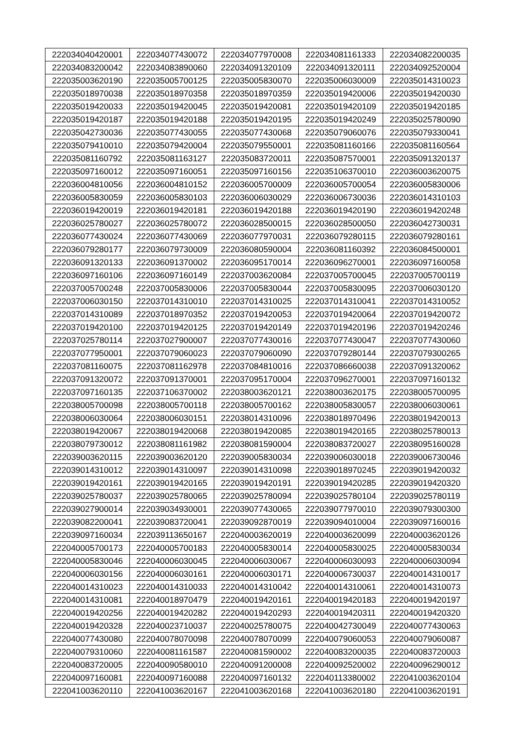| 222034040420001 | 222034077430072 | 222034077970008 | 222034081161333 | 222034082200035 |
| 222034083200042 | 222034083890060 | 222034091320109 | 222034091320111 | 222034092520004 |
| 222035003620190 | 222035005700125 | 222035005830070 | 222035006030009 | 222035014310023 |
| 222035018970038 | 222035018970358 | 222035018970359 | 222035019420006 | 222035019420030 |
| 222035019420033 | 222035019420045 | 222035019420081 | 222035019420109 | 222035019420185 |
| 222035019420187 | 222035019420188 | 222035019420195 | 222035019420249 | 222035025780090 |
| 222035042730036 | 222035077430055 | 222035077430068 | 222035079060076 | 222035079330041 |
| 222035079410010 | 222035079420004 | 222035079550001 | 222035081160166 | 222035081160564 |
| 222035081160792 | 222035081163127 | 222035083720011 | 222035087570001 | 222035091320137 |
| 222035097160012 | 222035097160051 | 222035097160156 | 222035106370010 | 222036003620075 |
| 222036004810056 | 222036004810152 | 222036005700009 | 222036005700054 | 222036005830006 |
| 222036005830059 | 222036005830103 | 222036006030029 | 222036006730036 | 222036014310103 |
| 222036019420019 | 222036019420181 | 222036019420188 | 222036019420190 | 222036019420248 |
| 222036025780027 | 222036025780072 | 222036028500015 | 222036028500050 | 222036042730031 |
| 222036077430024 | 222036077430069 | 222036077970031 | 222036079280115 | 222036079280161 |
| 222036079280177 | 222036079730009 | 222036080590004 | 222036081160392 | 222036084500001 |
| 222036091320133 | 222036091370002 | 222036095170014 | 222036096270001 | 222036097160058 |
| 222036097160106 | 222036097160149 | 222037003620084 | 222037005700045 | 222037005700119 |
| 222037005700248 | 222037005830006 | 222037005830044 | 222037005830095 | 222037006030120 |
| 222037006030150 | 222037014310010 | 222037014310025 | 222037014310041 | 222037014310052 |
| 222037014310089 | 222037018970352 | 222037019420053 | 222037019420064 | 222037019420072 |
| 222037019420100 | 222037019420125 | 222037019420149 | 222037019420196 | 222037019420246 |
| 222037025780114 | 222037027900007 | 222037077430016 | 222037077430047 | 222037077430060 |
| 222037077950001 | 222037079060023 | 222037079060090 | 222037079280144 | 222037079300265 |
| 222037081160075 | 222037081162978 | 222037084810016 | 222037086660038 | 222037091320062 |
| 222037091320072 | 222037091370001 | 222037095170004 | 222037096270001 | 222037097160132 |
| 222037097160135 | 222037106370002 | 222038003620121 | 222038003620175 | 222038005700095 |
| 222038005700098 | 222038005700118 | 222038005700162 | 222038005830057 | 222038006030061 |
| 222038006030064 | 222038006030151 | 222038014310096 | 222038018970496 | 222038019420013 |
| 222038019420067 | 222038019420068 | 222038019420085 | 222038019420165 | 222038025780013 |
| 222038079730012 | 222038081161982 | 222038081590004 | 222038083720027 | 222038095160028 |
| 222039003620115 | 222039003620120 | 222039005830034 | 222039006030018 | 222039006730046 |
| 222039014310012 | 222039014310097 | 222039014310098 | 222039018970245 | 222039019420032 |
| 222039019420161 | 222039019420165 | 222039019420191 | 222039019420285 | 222039019420320 |
| 222039025780037 | 222039025780065 | 222039025780094 | 222039025780104 | 222039025780119 |
| 222039027900014 | 222039034930001 | 222039077430065 | 222039077970010 | 222039079300300 |
| 222039082200041 | 222039083720041 | 222039092870019 | 222039094010004 | 222039097160016 |
| 222039097160034 | 222039113650167 | 222040003620019 | 222040003620099 | 222040003620126 |
| 222040005700173 | 222040005700183 | 222040005830014 | 222040005830025 | 222040005830034 |
| 222040005830046 | 222040006030045 | 222040006030067 | 222040006030093 | 222040006030094 |
| 222040006030156 | 222040006030161 | 222040006030171 | 222040006730037 | 222040014310017 |
| 222040014310023 | 222040014310033 | 222040014310042 | 222040014310061 | 222040014310073 |
| 222040014310081 | 222040018970479 | 222040019420161 | 222040019420183 | 222040019420197 |
| 222040019420256 | 222040019420282 | 222040019420293 | 222040019420311 | 222040019420320 |
| 222040019420328 | 222040023710037 | 222040025780075 | 222040042730049 | 222040077430063 |
| 222040077430080 | 222040078070098 | 222040078070099 | 222040079060053 | 222040079060087 |
| 222040079310060 | 222040081161587 | 222040081590002 | 222040083200035 | 222040083720003 |
| 222040083720005 | 222040090580010 | 222040091200008 | 222040092520002 | 222040096290012 |
| 222040097160081 | 222040097160088 | 222040097160132 | 222040113380002 | 222041003620104 |
| 222041003620110 | 222041003620167 | 222041003620168 | 222041003620180 | 222041003620191 |